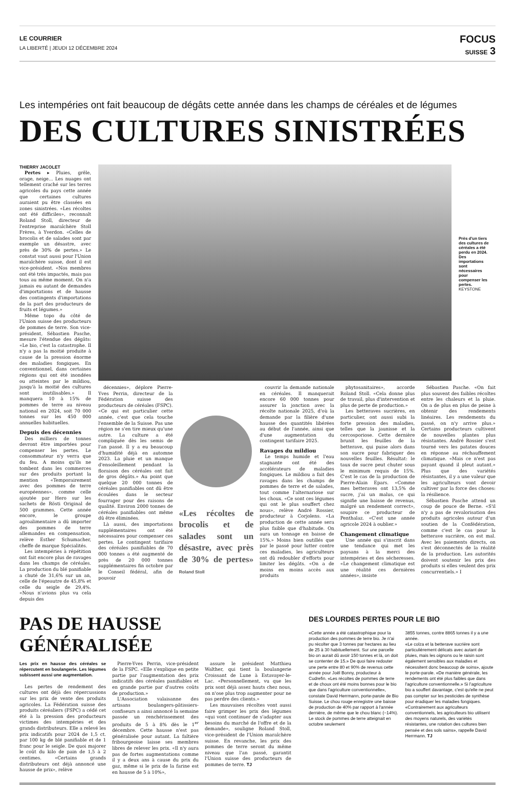LE COURRIER
LA LIBERTÉ | JEUDI 12 DÉCEMBRE 2024
FOCUS
SUISSE 3
Les intempéries ont fait beaucoup de dégâts cette année dans les champs de céréales et de légumes
DES CULTURES SINISTRÉES
THIERRY JACOLET
Pertes ▸ Pluies, grêle, orage, neige... Les nuages ont tellement craché sur les terres agricoles du pays cette année que certaines cultures auraient pu être classées en zones sinistrées. «Les récoltes ont été difficiles», reconnaît Roland Stoll, directeur de l'entreprise maraîchère Stoll Frères, à Yverdon. «Celles de brocolis et de salades sont par exemple un désastre, avec près de 30% de pertes.» Le constat vaut aussi pour l'Union maraîchère suisse, dont il est vice-président. «Nos membres ont été très impactés, mais pas tous au même moment. On n'a jamais eu autant de demandes d'importations et de hausse des contingents d'importations de la part des producteurs de fruits et légumes.»
Même topo du côté de l'Union suisse des producteurs de pommes de terre. Son vice-président, Sébastien Pasche, mesure l'étendue des dégâts: «Le bio, c'est la catastrophe. Il n'y a pas la moitié produite à cause de la pression énorme des maladies fongiques. En conventionnel, dans certaines régions qui ont été inondées ou atteintes par le mildiou, jusqu'à la moitié des cultures sont inutilisables.» Il manquera 10 à 15% de pommes de terre au niveau national en 2024, soit 70 000 tonnes sur les 450 000 annuelles habituelles.
Depuis des décennies
Des milliers de tonnes devront être importées pour compenser les pertes. Le consommateur n'y verra que du feu. A moins qu'ils ne tombent dans les commerces sur des produits portant la mention «Temporairement avec des pommes de terre européennes», comme celle ajoutée par Hero sur les sachets de Rösti Original de 500 grammes. Cette année encore, le groupe agroalimentaire a dû importer des pommes de terre allemandes en compensation, relève Esther Schumacher, cheffe de marque Spécialités.
Les intempéries à répétition ont fait encore plus de ravages dans les champs de céréales. La production du blé panifiable a chuté de 31,6% sur un an, celle de l'épeautre de 45,8% et celle du seigle de 29,4%. «Nous n'avions plus vu cela depuis des
Près d'un tiers des cultures de céréales a été perdu en 2024. Des importations sont nécessaires pour compenser les pertes.
KEYSTONE
décennies», déplore Pierre-Yves Perrin, directeur de la Fédération suisse des producteurs de céréales (FSPC). «Ce qui est particulier cette année, c'est que cela touche l'ensemble de la Suisse. Pas une région ne s'en tire mieux qu'une autre. La culture a été compliquée dès les semis de l'an passé. Il y a eu beaucoup d'humidité déjà en automne 2023. La pluie et un manque d'ensoleillement pendant la floraison des céréales ont fait de gros dégâts.» Au point que quelque 20 000 tonnes de céréales panifiables ont dû être écoulées dans le secteur fourrager pour des raisons de qualité. Environ 2000 tonnes de céréales panifiables ont même dû être éliminées.
Là aussi, des importations supplémentaires ont été nécessaires pour compenser ces pertes. Le contingent tarifaire des céréales panifiables de 70 000 tonnes a été augmenté de près de 20 000 tonnes supplémentaires fin octobre par le Conseil fédéral, afin de pouvoir
«Les récoltes de brocolis et de salades sont un désastre, avec près de 30% de pertes» Roland Stoll
couvrir la demande nationale en céréales. Il manquerait encore 60 000 tonnes pour assurer la jonction avec la récolte nationale 2025, d'où la demande par la filière d'une hausse des quantités libérées au début de l'année, ainsi que d'une augmentation du contingent tarifaire 2025.
Ravages du mildiou
Le temps humide et l'eau stagnante ont été des accélérateurs de maladies fongiques. Le mildiou a fait des ravages dans les champs de pommes de terre et de salades, tout comme l'alternariose sur les choux. «Ce sont ces légumes qui ont le plus souffert chez nous», relève André Rossier, producteur à Corjolens. «La production de cette année sera plus faible que d'habitude. On aura un tonnage en baisse de 15%.» Moins bien outillés que par le passé pour lutter contre ces maladies, les agriculteurs ont dû redoubler d'efforts pour limiter les dégâts. «On a de moins en moins accès aux produits
phytosanitaires», accorde Roland Stoll. «Cela donne plus de travail, plus d'intervention et plus de perte de production.»
Les betteraves sucrières, en particulier, ont aussi subi la forte pression des maladies, telles que la jaunisse et la cercosporiose. Cette dernière brunit les feuilles de la betterave, qui puise alors dans son sucre pour fabriquer des nouvelles feuilles. Résultat: le taux de sucre peut chuter sous le minimum requis de 15%. C'est le cas de la production de Pierre-Alain Epars. «Comme mes betteraves ont 13,5% de sucre, j'ai un malus, ce qui signifie une baisse de revenus, malgré un rendement correct», soupire ce producteur de Penthalaz. «C'est une année agricole 2024 à oublier.»
Changement climatique
Une année qui s'inscrit dans une tendance qui met les paysans à la merci des intempéries et des sécheresses. «Le changement climatique est une réalité ces dernières années», insiste
Sébastien Pasche. «On fait plus souvent des faibles récoltes entre les chaleurs et la pluie. On a de plus en plus de peine à obtenir des rendements linéaires. Les rendements du passé, on n'y arrive plus.» Certains producteurs cultivent de nouvelles plantes plus résistantes. André Rossier s'est tourné vers les patates douces en réponse au réchauffement climatique. «Mais ce n'est pas payant quand il pleut autant.» Plus que des variétés résistantes, il y a une valeur que les agriculteurs vont devoir cultiver par la force des choses: la résilience.
Sébastien Pasche attend un coup de pouce de Berne. «S'il n'y a pas de revalorisation des produits agricoles autour d'un soutien de la Confédération, comme c'est le cas pour la betterave sucrière, on est mal. Avec les paiements directs, on s'est déconnectés de la réalité de la production. Les autorités doivent soutenir les prix des produits si elles veulent des prix concurrentiels.» I
PAS DE HAUSSE GÉNÉRALISÉE
Les prix en hausse des céréales se répercutent en boulangerie. Les légumes subissent aussi une augmentation.
Les pertes de rendement des cultures ont déjà des répercussions sur les prix de vente des produits agricoles. La Fédération suisse des produits céréaliers (FSPC) a cédé cet été à la pression des producteurs victimes des intempéries et des grands distributeurs. Elle a relevé les prix indicatifs pour 2024 de 1,5 ct. par 100 kg de blé panifiable et de 1 franc pour le seigle. De quoi majorer le coût du kilo de pain de 1,5 à 2 centimes. «Certains grands distributeurs ont déjà annoncé une hausse de prix», relève
Pierre-Yves Perrin, vice-président de la FSPC. «Elle s'explique en petite partie par l'augmentation des prix indicatifs des céréales panifiables et en grande partie par d'autres coûts de production.»
L'Association valaisanne des artisans boulangers-pâtissiers-confiseurs a ainsi annoncé la semaine passée un renchérissement des produits de 5 à 8% dès le 1<sup>er</sup> décembre. Cette hausse n'est pas généralisée pour autant. La faîtière fribourgeoise laisse ses membres libres de relever les prix. «Il n'y aura pas de fortes augmentations comme il y a deux ans à cause du prix du gaz, même si le prix de la farine est en hausse de 5 à 10%»,
assure le président Matthieu Walther, qui tient la boulangerie Croissant de Lune à Estavayer-le-Lac. «Personnellement, vu que les prix sont déjà assez hauts chez nous, on n'ose plus trop augmenter pour ne pas perdre des clients.»
Les mauvaises récoltes vont aussi faire grimper les prix des légumes «qui vont continuer de s'adapter aux besoins du marché de l'offre et de la demande», souligne Roland Stoll, vice-président de l'Union maraîchère suisse. En revanche, les prix des pommes de terre seront du même niveau que l'an passé, garantit l'Union suisse des producteurs de pommes de terre. TJ
DES LOURDES PERTES POUR LE BIO
«Cette année a été catastrophique pour la production des pommes de terre bio. Je n'ai pu récolter que 3 tonnes par hectares au lieu de 25 à 30 habituellement. Sur une parcelle bio on aurait dû avoir 150 tonnes et là, on doit se contenter de 15.» De quoi faire redouter une perte entre 80 et 90% de revenus cette année pour Joël Bonny, producteur à Cudrefin. «Les récoltes de pommes de terre et de choux ont été moins bonnes pour le bio que dans l'agriculture conventionnelle», constate David Herrmann, porte-parole de Bio Suisse. Le chou rouge enregistre une baisse de production de 40% par rapport à l'année dernière, de même que le chou blanc (−14%). Le stock de pommes de terre atteignait en octobre seulement
3855 tonnes, contre 8865 tonnes il y a une année.
«Le colza et la betterave sucrière sont particulièrement délicats avec autant de pluies, mais les oignons ou le raisin sont également sensibles aux maladies et nécessitent donc beaucoup de soins», ajoute le porte-parole. «De manière générale, les rendements ont été plus faibles que dans l'agriculture conventionnelle.» Si l'agriculture bio a souffert davantage, c'est qu'elle ne peut pas compter sur les pesticides de synthèse pour éradiquer les maladies fongiques. «Contrairement aux agriculteurs conventionnels, les agriculteurs bio utilisent des moyens naturels, des variétés résistantes, une rotation des cultures bien pensée et des sols sains», rappelle David Herrmann. TJ